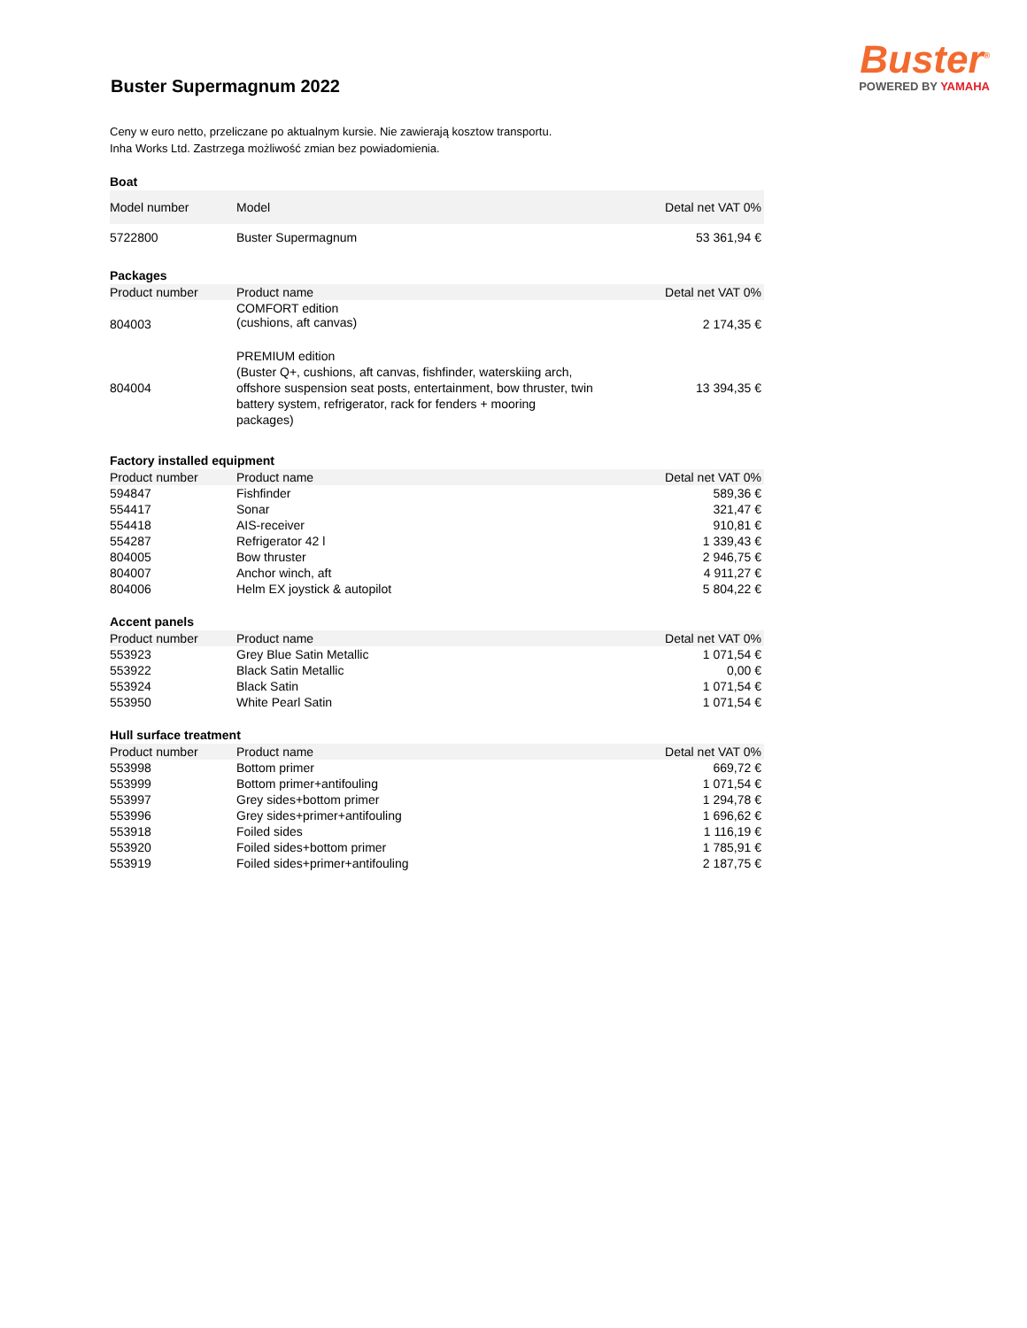Buster Supermagnum 2022
Buster<sup>®</sup>
POWERED BY YAMAHA
Ceny w euro netto, przeliczane po aktualnym kursie. Nie zawierają kosztow transportu.
Inha Works Ltd. Zastrzega możliwość zmian bez powiadomienia.
Boat
| Model number | Model | Detal net VAT 0% |
| --- | --- | --- |
| 5722800 | Buster Supermagnum | 53 361,94 € |
Packages
| Product number | Product name | Detal net VAT 0% |
| --- | --- | --- |
| 804003 | COMFORT edition (cushions, aft canvas) | 2 174,35 € |
| 804004 | PREMIUM edition (Buster Q+, cushions, aft canvas, fishfinder, waterskiing arch, offshore suspension seat posts, entertainment, bow thruster, twin battery system, refrigerator, rack for fenders + mooring packages) | 13 394,35 € |
Factory installed equipment
| Product number | Product name | Detal net VAT 0% |
| --- | --- | --- |
| 594847 | Fishfinder | 589,36 € |
| 554417 | Sonar | 321,47 € |
| 554418 | AIS-receiver | 910,81 € |
| 554287 | Refrigerator 42 l | 1 339,43 € |
| 804005 | Bow thruster | 2 946,75 € |
| 804007 | Anchor winch, aft | 4 911,27 € |
| 804006 | Helm EX joystick & autopilot | 5 804,22 € |
Accent panels
| Product number | Product name | Detal net VAT 0% |
| --- | --- | --- |
| 553923 | Grey Blue Satin Metallic | 1 071,54 € |
| 553922 | Black Satin Metallic | 0,00 € |
| 553924 | Black Satin | 1 071,54 € |
| 553950 | White Pearl Satin | 1 071,54 € |
Hull surface treatment
| Product number | Product name | Detal net VAT 0% |
| --- | --- | --- |
| 553998 | Bottom primer | 669,72 € |
| 553999 | Bottom primer+antifouling | 1 071,54 € |
| 553997 | Grey sides+bottom primer | 1 294,78 € |
| 553996 | Grey sides+primer+antifouling | 1 696,62 € |
| 553918 | Foiled sides | 1 116,19 € |
| 553920 | Foiled sides+bottom primer | 1 785,91 € |
| 553919 | Foiled sides+primer+antifouling | 2 187,75 € |